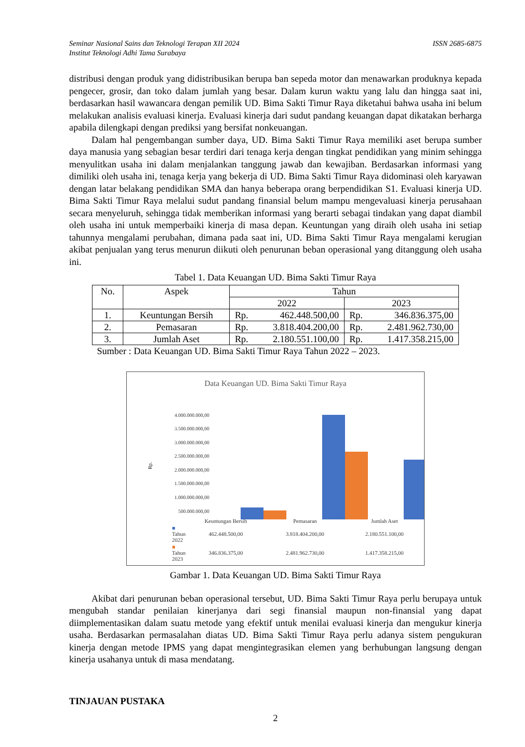Seminar Nasional Sains dan Teknologi Terapan XII 2024
Institut Teknologi Adhi Tama Surabaya
ISSN 2685-6875
distribusi dengan produk yang didistribusikan berupa ban sepeda motor dan menawarkan produknya kepada pengecer, grosir, dan toko dalam jumlah yang besar. Dalam kurun waktu yang lalu dan hingga saat ini, berdasarkan hasil wawancara dengan pemilik UD. Bima Sakti Timur Raya diketahui bahwa usaha ini belum melakukan analisis evaluasi kinerja. Evaluasi kinerja dari sudut pandang keuangan dapat dikatakan berharga apabila dilengkapi dengan prediksi yang bersifat nonkeuangan.
Dalam hal pengembangan sumber daya, UD. Bima Sakti Timur Raya memiliki aset berupa sumber daya manusia yang sebagian besar terdiri dari tenaga kerja dengan tingkat pendidikan yang minim sehingga menyulitkan usaha ini dalam menjalankan tanggung jawab dan kewajiban. Berdasarkan informasi yang dimiliki oleh usaha ini, tenaga kerja yang bekerja di UD. Bima Sakti Timur Raya didominasi oleh karyawan dengan latar belakang pendidikan SMA dan hanya beberapa orang berpendidikan S1. Evaluasi kinerja UD. Bima Sakti Timur Raya melalui sudut pandang finansial belum mampu mengevaluasi kinerja perusahaan secara menyeluruh, sehingga tidak memberikan informasi yang berarti sebagai tindakan yang dapat diambil oleh usaha ini untuk memperbaiki kinerja di masa depan. Keuntungan yang diraih oleh usaha ini setiap tahunnya mengalami perubahan, dimana pada saat ini, UD. Bima Sakti Timur Raya mengalami kerugian akibat penjualan yang terus menurun diikuti oleh penurunan beban operasional yang ditanggung oleh usaha ini.
Tabel 1. Data Keuangan UD. Bima Sakti Timur Raya
| No. | Aspek | Tahun | |
| --- | --- | --- | --- |
| | | 2022 | 2023 |
| 1. | Keuntungan Bersih | Rp. 462.448.500,00 | Rp. 346.836.375,00 |
| 2. | Pemasaran | Rp. 3.818.404.200,00 | Rp. 2.481.962.730,00 |
| 3. | Jumlah Aset | Rp. 2.180.551.100,00 | Rp. 1.417.358.215,00 |
Sumber : Data Keuangan UD. Bima Sakti Timur Raya Tahun 2022 – 2023.
Data Keuangan UD. Bima Sakti Timur Raya
4.000.000.000,00
3.500.000.000,00
3.000.000.000,00
2.500.000.000,00
2.000.000.000,00
1.500.000.000,00
1.000.000.000,00
500.000.000,00
Rp.
| | Keuntungan Bersih | Pemasaran | Jumlah Aset |
| ■ Tahun 2022 | 462.448.500,00 | 3.818.404.200,00 | 2.180.551.100,00 |
| ■ Tahun 2023 | 346.836.375,00 | 2.481.962.730,00 | 1.417.358.215,00 |
Gambar 1. Data Keuangan UD. Bima Sakti Timur Raya
Akibat dari penurunan beban operasional tersebut, UD. Bima Sakti Timur Raya perlu berupaya untuk mengubah standar penilaian kinerjanya dari segi finansial maupun non-finansial yang dapat diimplementasikan dalam suatu metode yang efektif untuk menilai evaluasi kinerja dan mengukur kinerja usaha. Berdasarkan permasalahan diatas UD. Bima Sakti Timur Raya perlu adanya sistem pengukuran kinerja dengan metode IPMS yang dapat mengintegrasikan elemen yang berhubungan langsung dengan kinerja usahanya untuk di masa mendatang.
TINJAUAN PUSTAKA
2